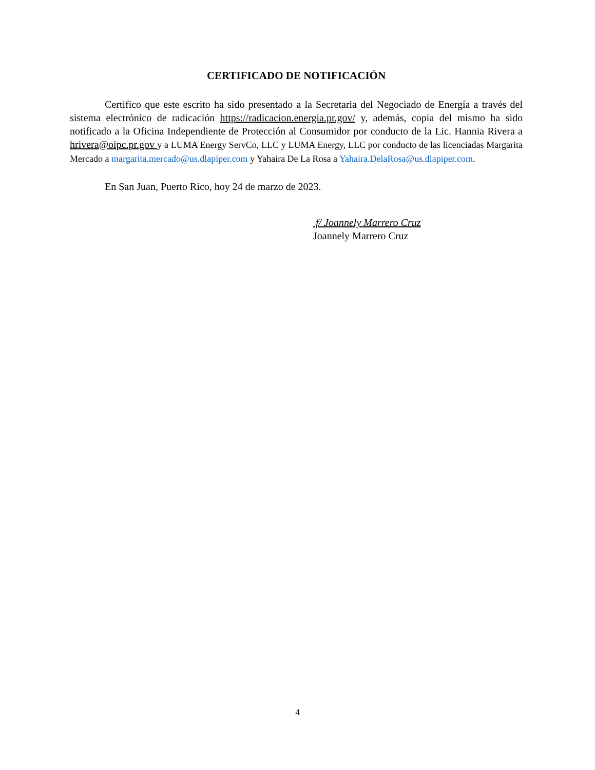CERTIFICADO DE NOTIFICACIÓN
Certifico que este escrito ha sido presentado a la Secretaria del Negociado de Energía a través del sistema electrónico de radicación https://radicacion.energia.pr.gov/ y, además, copia del mismo ha sido notificado a la Oficina Independiente de Protección al Consumidor por conducto de la Lic. Hannia Rivera a hrivera@oipc.pr.gov y a LUMA Energy ServCo, LLC y LUMA Energy, LLC por conducto de las licenciadas Margarita Mercado a margarita.mercado@us.dlapiper.com y Yahaira De La Rosa a Yahaira.DelaRosa@us.dlapiper.com.
En San Juan, Puerto Rico, hoy 24 de marzo de 2023.
f/ Joannely Marrero Cruz
Joannely Marrero Cruz
4